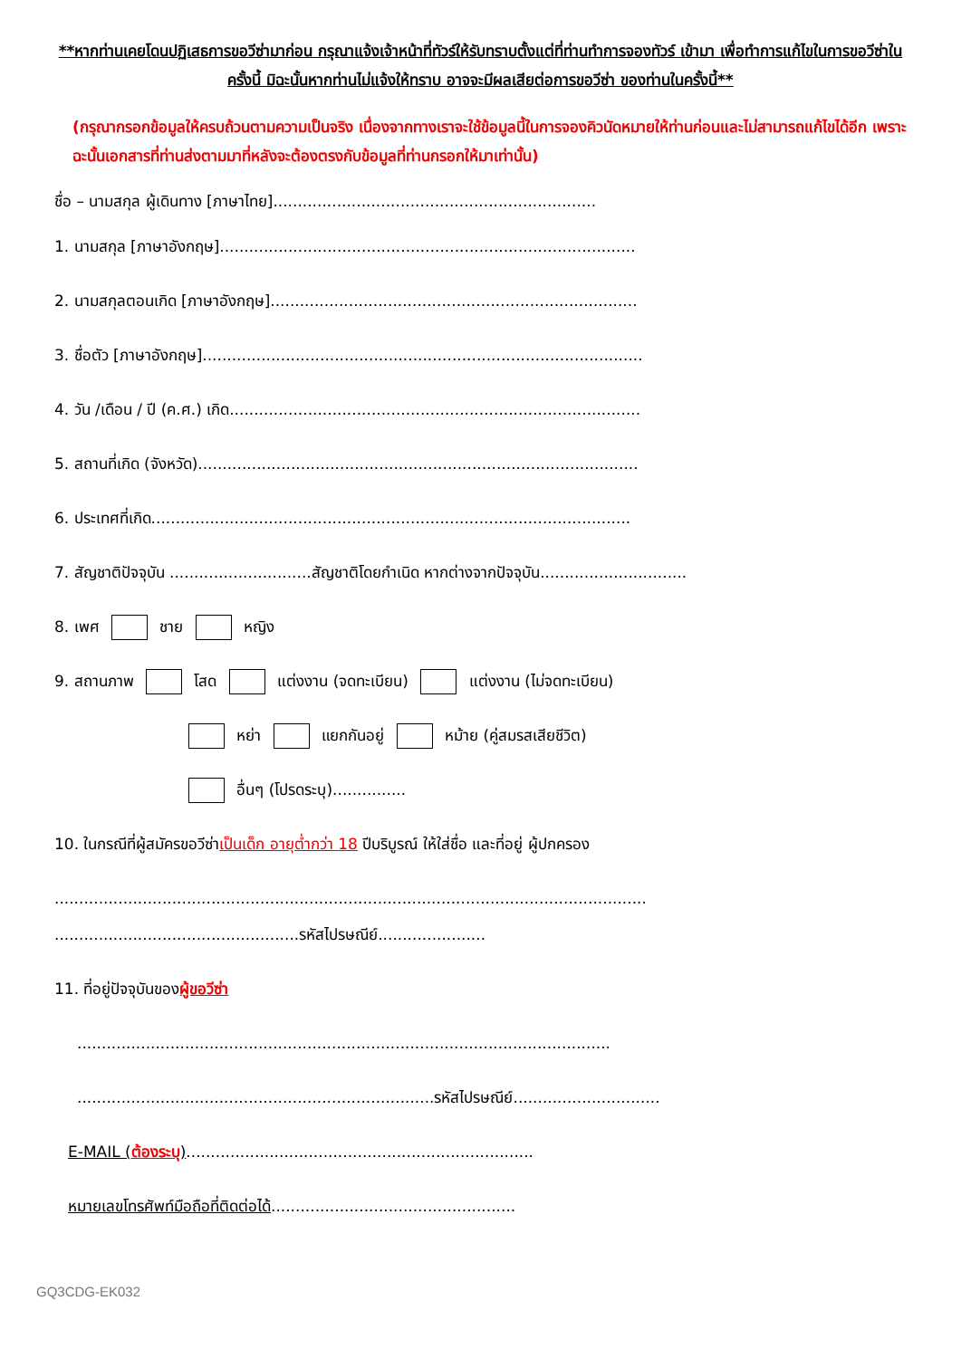**หากท่านเคยโดนปฏิเสธการขอวีซ่ามาก่อน กรุณาแจ้งเจ้าหน้าที่ทัวร์ให้รับทราบตั้งแต่ที่ท่านทำการจองทัวร์ เข้ามา เพื่อทำการแก้ไขในการขอวีซ่าในครั้งนี้ มิฉะนั้นหากท่านไม่แจ้งให้ทราบ อาจจะมีผลเสียต่อการขอวีซ่า ของท่านในครั้งนี้**
(กรุณากรอกข้อมูลให้ครบถ้วนตามความเป็นจริง เนื่องจากทางเราจะใช้ข้อมูลนี้ในการจองคิวนัดหมายให้ท่านก่อนและไม่สามารถแก้ไขได้อีก เพราะฉะนั้นเอกสารที่ท่านส่งตามมาที่หลังจะต้องตรงกับข้อมูลที่ท่านกรอกให้มาเท่านั้น)
ชื่อ – นามสกุล ผู้เดินทาง [ภาษาไทย]..................................................................
1. นามสกุล [ภาษาอังกฤษ].....................................................................................
2. นามสกุลตอนเกิด [ภาษาอังกฤษ]...........................................................................
3. ชื่อตัว [ภาษาอังกฤษ]..........................................................................................
4. วัน /เดือน / ปี (ค.ศ.) เกิด....................................................................................
5. สถานที่เกิด (จังหวัด)..........................................................................................
6. ประเทศที่เกิด..................................................................................................
7. สัญชาติปัจจุบัน .............................สัญชาติโดยกำเนิด หากต่างจากปัจจุบัน..............................
8. เพศ ชาย หญิง
9. สถานภาพ โสด แต่งงาน (จดทะเบียน) แต่งงาน (ไม่จดทะเบียน)
หย่า แยกกันอยู่ หม้าย (คู่สมรสเสียชีวิต)
อื่นๆ (โปรดระบุ)...............
10. ในกรณีที่ผู้สมัครขอวีซ่าเป็นเด็ก อายุต่ำกว่า 18 ปีบริบูรณ์ ให้ใส่ชื่อ และที่อยู่ ผู้ปกครอง
.........................................................................................................................
..................................................รหัสไปรษณีย์......................
11. ที่อยู่ปัจจุบันของผู้ขอวีซ่า
.............................................................................................................
.........................................................................รหัสไปรษณีย์..............................
E-MAIL (ต้องระบุ).......................................................................
หมายเลขโทรศัพท์มือถือที่ติดต่อได้..................................................
GQ3CDG-EK032